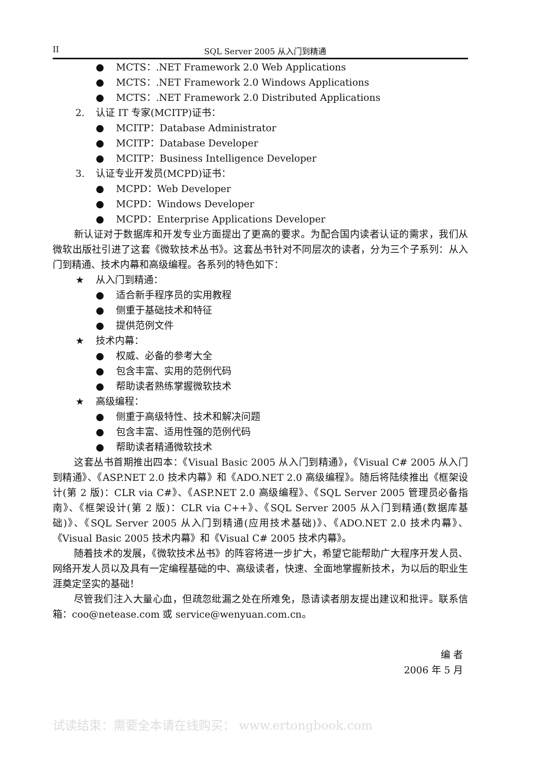II SQL Server 2005 从入门到精通
● MCTS：.NET Framework 2.0 Web Applications
● MCTS：.NET Framework 2.0 Windows Applications
● MCTS：.NET Framework 2.0 Distributed Applications
2. 认证 IT 专家(MCITP)证书：
● MCITP：Database Administrator
● MCITP：Database Developer
● MCITP：Business Intelligence Developer
3. 认证专业开发员(MCPD)证书：
● MCPD：Web Developer
● MCPD：Windows Developer
● MCPD：Enterprise Applications Developer
新认证对于数据库和开发专业方面提出了更高的要求。为配合国内读者认证的需求，我们从微软出版社引进了这套《微软技术丛书》。这套丛书针对不同层次的读者，分为三个子系列：从入门到精通、技术内幕和高级编程。各系列的特色如下：
★ 从入门到精通：
● 适合新手程序员的实用教程
● 侧重于基础技术和特征
● 提供范例文件
★ 技术内幕：
● 权威、必备的参考大全
● 包含丰富、实用的范例代码
● 帮助读者熟练掌握微软技术
★ 高级编程：
● 侧重于高级特性、技术和解决问题
● 包含丰富、适用性强的范例代码
● 帮助读者精通微软技术
这套丛书首期推出四本：《Visual Basic 2005 从入门到精通》，《Visual C# 2005 从入门到精通》、《ASP.NET 2.0 技术内幕》和《ADO.NET 2.0 高级编程》。随后将陆续推出《框架设计(第 2 版)：CLR via C#》、《ASP.NET 2.0 高级编程》、《SQL Server 2005 管理员必备指南》、《框架设计(第 2 版)：CLR via C++》、《SQL Server 2005 从入门到精通(数据库基础)》、《SQL Server 2005 从入门到精通(应用技术基础)》、《ADO.NET 2.0 技术内幕》、《Visual Basic 2005 技术内幕》和《Visual C# 2005 技术内幕》。
随着技术的发展，《微软技术丛书》的阵容将进一步扩大，希望它能帮助广大程序开发人员、网络开发人员以及具有一定编程基础的中、高级读者，快速、全面地掌握新技术，为以后的职业生涯奠定坚实的基础！
尽管我们注入大量心血，但疏忽纰漏之处在所难免，恳请读者朋友提出建议和批评。联系信箱：coo@netease.com 或 service@wenyuan.com.cn。
编 者
2006 年 5 月
试读结束：需要全本请在线购买： www.ertongbook.com